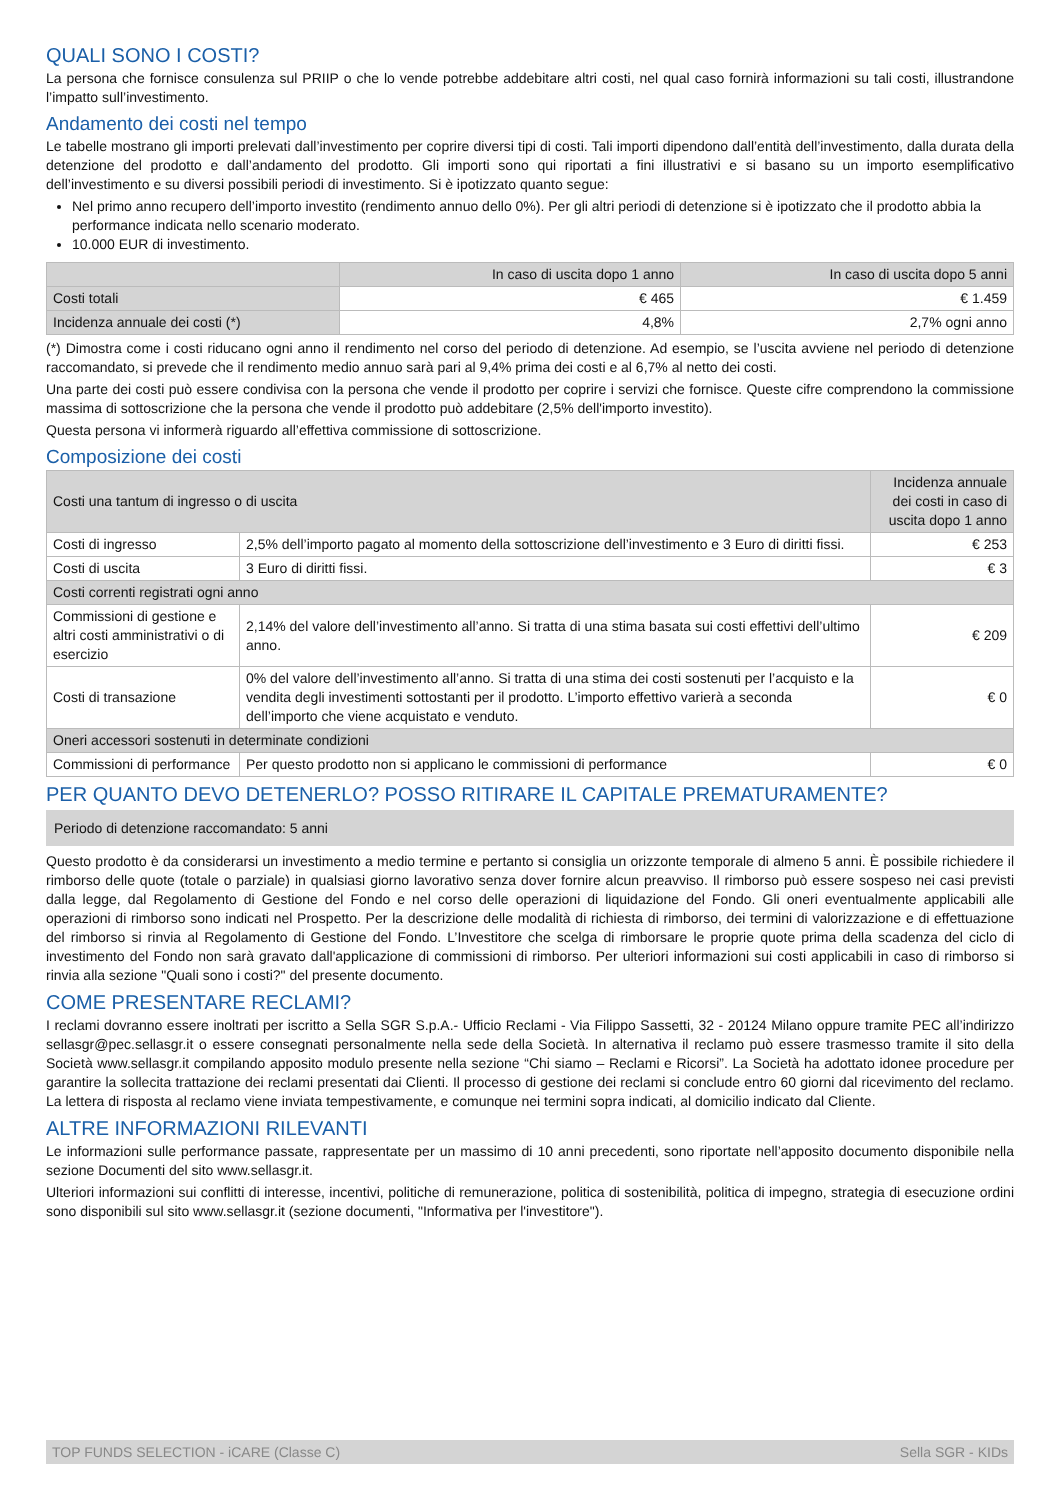QUALI SONO I COSTI?
La persona che fornisce consulenza sul PRIIP o che lo vende potrebbe addebitare altri costi, nel qual caso fornirà informazioni su tali costi, illustrandone l’impatto sull’investimento.
Andamento dei costi nel tempo
Le tabelle mostrano gli importi prelevati dall’investimento per coprire diversi tipi di costi. Tali importi dipendono dall’entità dell’investimento, dalla durata della detenzione del prodotto e dall’andamento del prodotto. Gli importi sono qui riportati a fini illustrativi e si basano su un importo esemplificativo dell’investimento e su diversi possibili periodi di investimento. Si è ipotizzato quanto segue:
Nel primo anno recupero dell’importo investito (rendimento annuo dello 0%). Per gli altri periodi di detenzione si è ipotizzato che il prodotto abbia la performance indicata nello scenario moderato.
10.000 EUR di investimento.
| | In caso di uscita dopo 1 anno | In caso di uscita dopo 5 anni |
| --- | --- | --- |
| Costi totali | € 465 | € 1.459 |
| Incidenza annuale dei costi (*) | 4,8% | 2,7% ogni anno |
(*) Dimostra come i costi riducano ogni anno il rendimento nel corso del periodo di detenzione. Ad esempio, se l’uscita avviene nel periodo di detenzione raccomandato, si prevede che il rendimento medio annuo sarà pari al 9,4% prima dei costi e al 6,7% al netto dei costi.
Una parte dei costi può essere condivisa con la persona che vende il prodotto per coprire i servizi che fornisce. Queste cifre comprendono la commissione massima di sottoscrizione che la persona che vende il prodotto può addebitare (2,5% dell'importo investito).
Questa persona vi informerà riguardo all’effettiva commissione di sottoscrizione.
Composizione dei costi
| Costi una tantum di ingresso o di uscita | | Incidenza annuale dei costi in caso di uscita dopo 1 anno |
| Costi di ingresso | 2,5% dell’importo pagato al momento della sottoscrizione dell’investimento e 3 Euro di diritti fissi. | € 253 |
| Costi di uscita | 3 Euro di diritti fissi. | € 3 |
| Costi correnti registrati ogni anno | | |
| Commissioni di gestione e altri costi amministrativi o di esercizio | 2,14% del valore dell’investimento all’anno. Si tratta di una stima basata sui costi effettivi dell’ultimo anno. | € 209 |
| Costi di transazione | 0% del valore dell’investimento all’anno. Si tratta di una stima dei costi sostenuti per l’acquisto e la vendita degli investimenti sottostanti per il prodotto. L’importo effettivo varierà a seconda dell’importo che viene acquistato e venduto. | € 0 |
| Oneri accessori sostenuti in determinate condizioni | | |
| Commissioni di performance | Per questo prodotto non si applicano le commissioni di performance | € 0 |
PER QUANTO DEVO DETENERLO? POSSO RITIRARE IL CAPITALE PREMATURAMENTE?
Periodo di detenzione raccomandato: 5 anni
Questo prodotto è da considerarsi un investimento a medio termine e pertanto si consiglia un orizzonte temporale di almeno 5 anni. È possibile richiedere il rimborso delle quote (totale o parziale) in qualsiasi giorno lavorativo senza dover fornire alcun preavviso. Il rimborso può essere sospeso nei casi previsti dalla legge, dal Regolamento di Gestione del Fondo e nel corso delle operazioni di liquidazione del Fondo. Gli oneri eventualmente applicabili alle operazioni di rimborso sono indicati nel Prospetto. Per la descrizione delle modalità di richiesta di rimborso, dei termini di valorizzazione e di effettuazione del rimborso si rinvia al Regolamento di Gestione del Fondo. L’Investitore che scelga di rimborsare le proprie quote prima della scadenza del ciclo di investimento del Fondo non sarà gravato dall'applicazione di commissioni di rimborso. Per ulteriori informazioni sui costi applicabili in caso di rimborso si rinvia alla sezione "Quali sono i costi?" del presente documento.
COME PRESENTARE RECLAMI?
I reclami dovranno essere inoltrati per iscritto a Sella SGR S.p.A.- Ufficio Reclami - Via Filippo Sassetti, 32 - 20124 Milano oppure tramite PEC all’indirizzo sellasgr@pec.sellasgr.it o essere consegnati personalmente nella sede della Società. In alternativa il reclamo può essere trasmesso tramite il sito della Società www.sellasgr.it compilando apposito modulo presente nella sezione “Chi siamo – Reclami e Ricorsi”. La Società ha adottato idonee procedure per garantire la sollecita trattazione dei reclami presentati dai Clienti. Il processo di gestione dei reclami si conclude entro 60 giorni dal ricevimento del reclamo. La lettera di risposta al reclamo viene inviata tempestivamente, e comunque nei termini sopra indicati, al domicilio indicato dal Cliente.
ALTRE INFORMAZIONI RILEVANTI
Le informazioni sulle performance passate, rappresentate per un massimo di 10 anni precedenti, sono riportate nell’apposito documento disponibile nella sezione Documenti del sito www.sellasgr.it.
Ulteriori informazioni sui conflitti di interesse, incentivi, politiche di remunerazione, politica di sostenibilità, politica di impegno, strategia di esecuzione ordini sono disponibili sul sito www.sellasgr.it (sezione documenti, "Informativa per l'investitore").
TOP FUNDS SELECTION - iCARE (Classe C) Sella SGR - KIDs